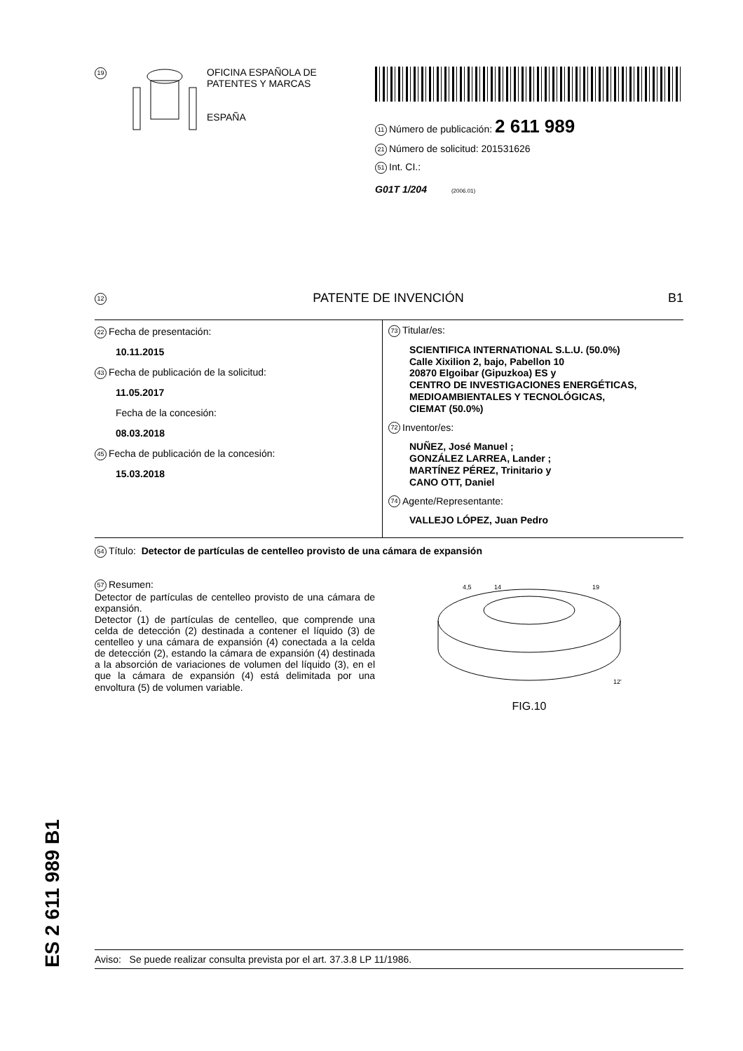19
OFICINA ESPAÑOLA DE
PATENTES Y MARCAS
ESPAÑA
11 Número de publicación: 2 611 989
21 Número de solicitud: 201531626
51 Int. CI.:
G01T 1/204 (2006.01)
12 PATENTE DE INVENCIÓN B1
22 Fecha de presentación:
10.11.2015
43 Fecha de publicación de la solicitud:
11.05.2017
Fecha de la concesión:
08.03.2018
45 Fecha de publicación de la concesión:
15.03.2018
73 Titular/es:
SCIENTIFICA INTERNATIONAL S.L.U. (50.0%)
Calle Xixilion 2, bajo, Pabellon 10
20870 Elgoibar (Gipuzkoa) ES y
CENTRO DE INVESTIGACIONES ENERGÉTICAS,
MEDIOAMBIENTALES Y TECNOLÓGICAS,
CIEMAT (50.0%)
72 Inventor/es:
NUÑEZ, José Manuel ;
GONZÁLEZ LARREA, Lander ;
MARTÍNEZ PÉREZ, Trinitario y
CANO OTT, Daniel
74 Agente/Representante:
VALLEJO LÓPEZ, Juan Pedro
54 Título: Detector de partículas de centelleo provisto de una cámara de expansión
57 Resumen:
Detector de partículas de centelleo provisto de una cámara de expansión.
Detector (1) de partículas de centelleo, que comprende una celda de detección (2) destinada a contener el líquido (3) de centelleo y una cámara de expansión (4) conectada a la celda de detección (2), estando la cámara de expansión (4) destinada a la absorción de variaciones de volumen del líquido (3), en el que la cámara de expansión (4) está delimitada por una envoltura (5) de volumen variable.
4,5
14
19
12'
FIG.10
ES 2 611 989 B1
Aviso: Se puede realizar consulta prevista por el art. 37.3.8 LP 11/1986.